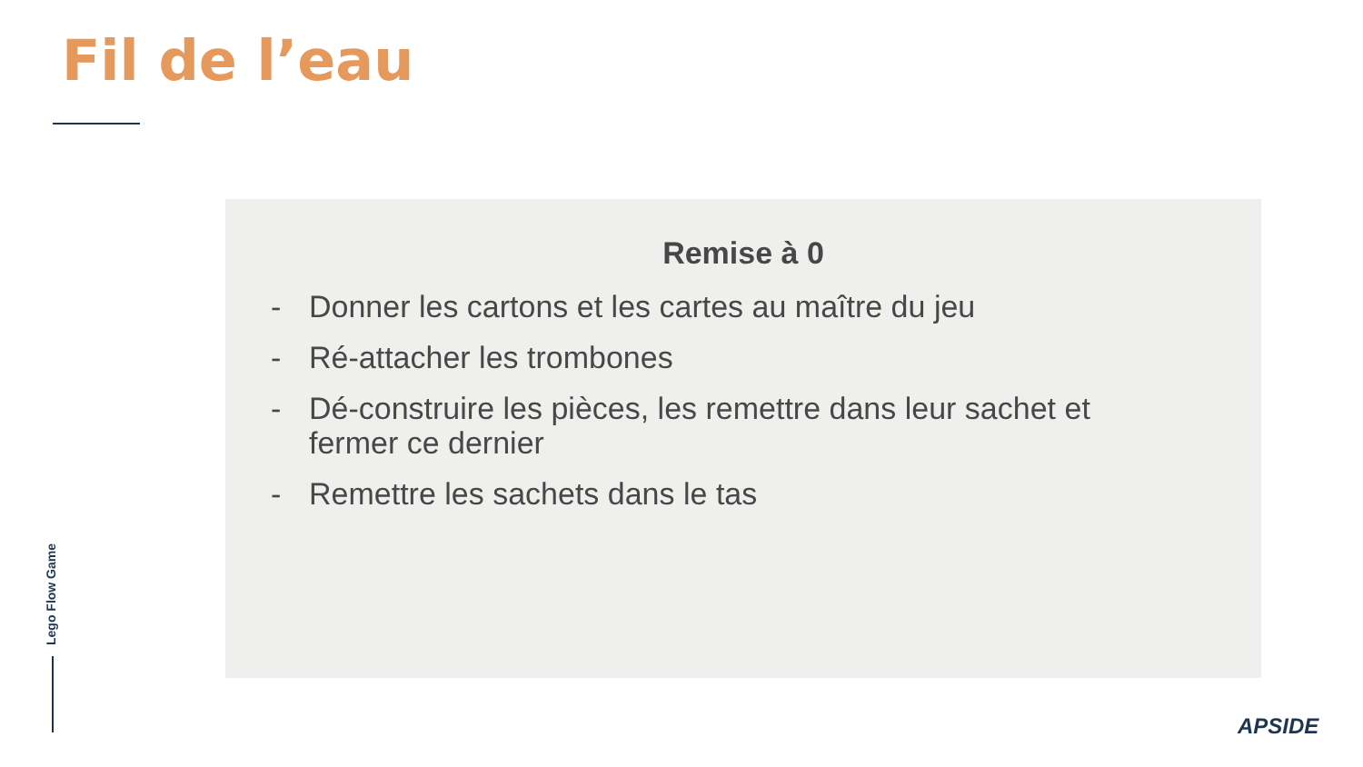Fil de l’eau
Remise à 0
- Donner les cartons et les cartes au maître du jeu
- Ré-attacher les trombones
- Dé-construire les pièces, les remettre dans leur sachet et fermer ce dernier
- Remettre les sachets dans le tas
Lego Flow Game
APSIDE